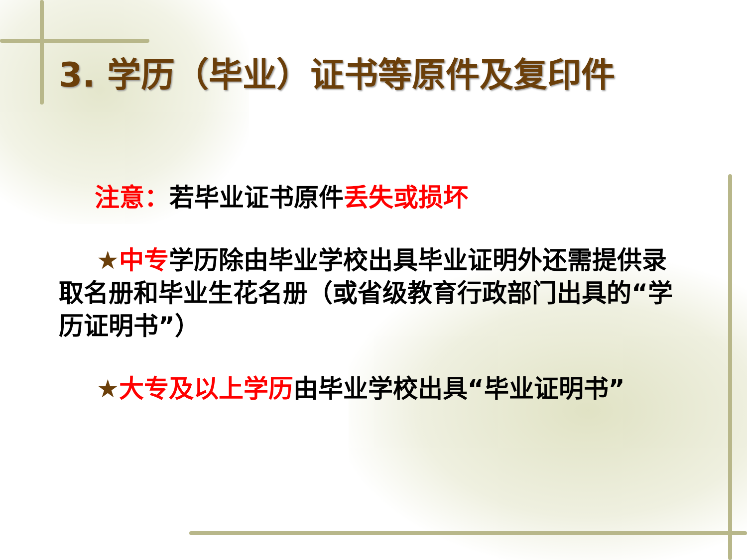3. 学历（毕业）证书等原件及复印件
注意：若毕业证书原件丢失或损坏
★中专学历除由毕业学校出具毕业证明外还需提供录取名册和毕业生花名册（或省级教育行政部门出具的“学历证明书”）
★大专及以上学历由毕业学校出具“毕业证明书”